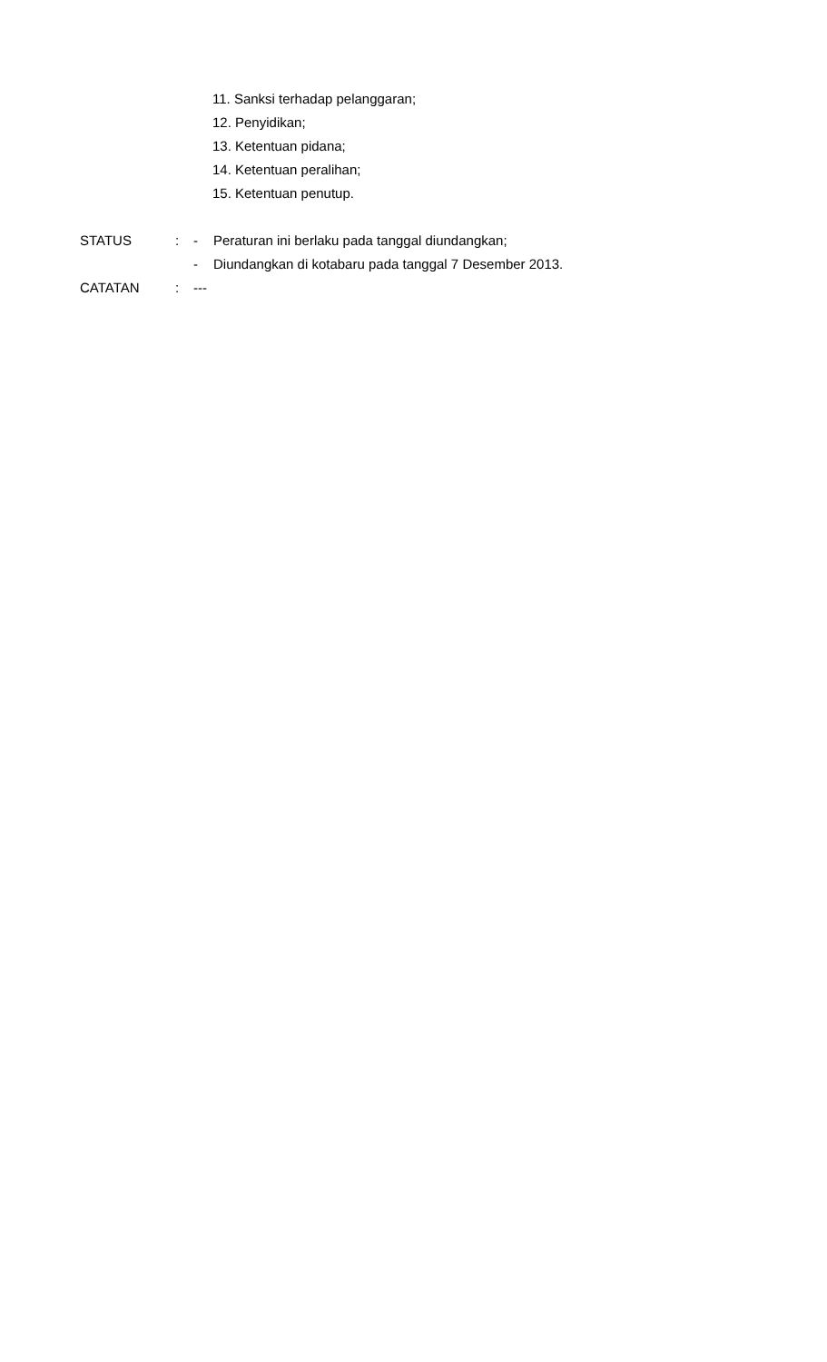11. Sanksi terhadap pelanggaran;
12. Penyidikan;
13. Ketentuan pidana;
14. Ketentuan peralihan;
15. Ketentuan penutup.
STATUS: - Peraturan ini berlaku pada tanggal diundangkan;
- Diundangkan di kotabaru pada tanggal 7 Desember 2013.
CATATAN: ---